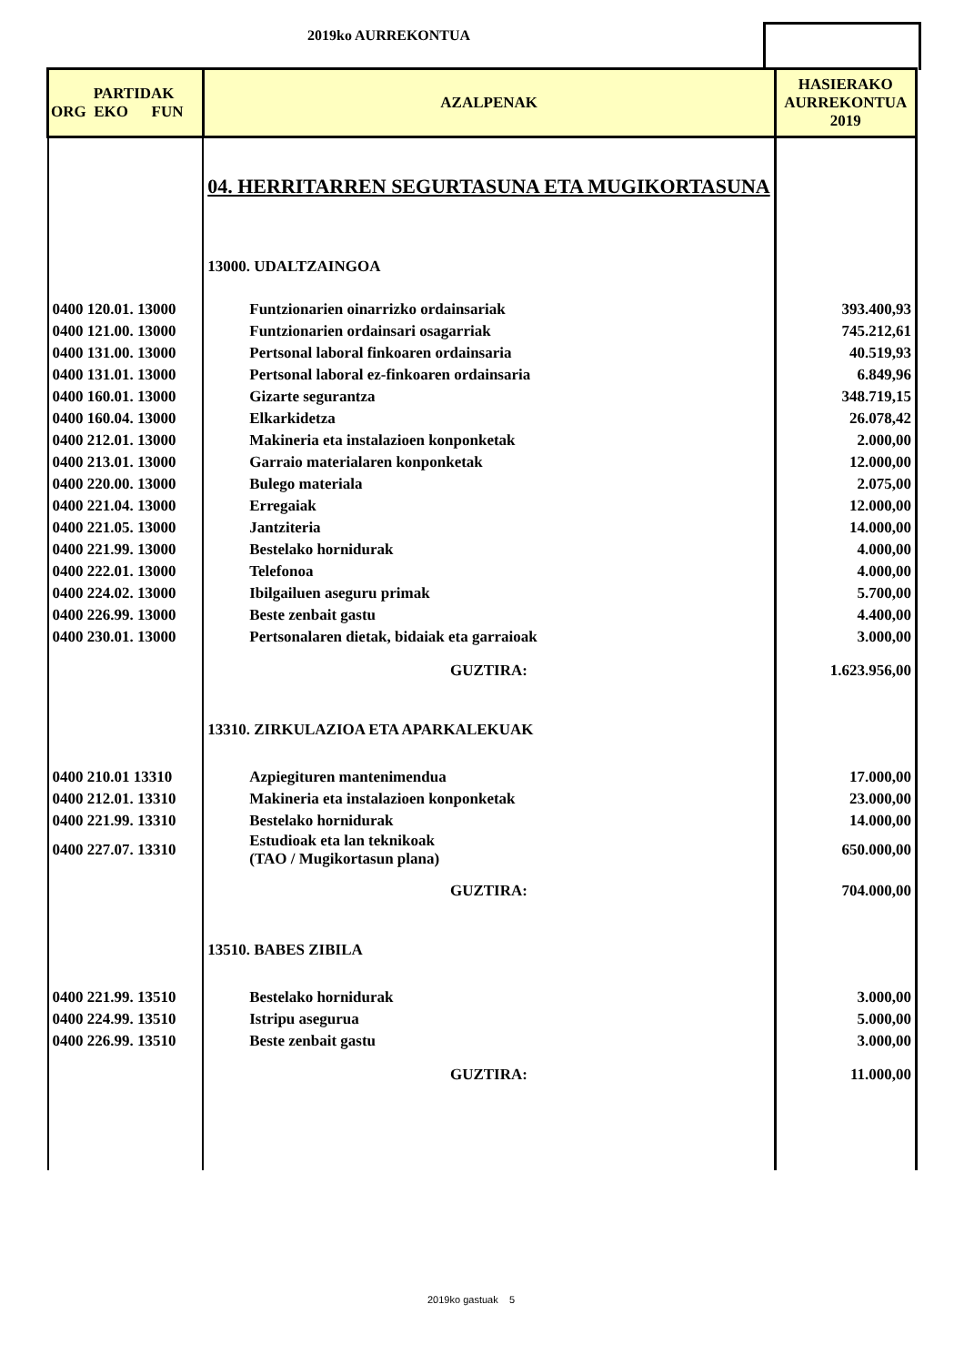2019ko AURREKONTUA
| PARTIDAK ORG EKO FUN | AZALPENAK | HASIERAKO AURREKONTUA 2019 |
| --- | --- | --- |
| | 04. HERRITARREN SEGURTASUNA ETA MUGIKORTASUNA | |
| | 13000. UDALTZAINGOA | |
| 0400 120.01. 13000 | Funtzionarien oinarrizko ordainsariak | 393.400,93 |
| 0400 121.00. 13000 | Funtzionarien ordainsari osagarriak | 745.212,61 |
| 0400 131.00. 13000 | Pertsonal laboral finkoaren ordainsaria | 40.519,93 |
| 0400 131.01. 13000 | Pertsonal laboral ez-finkoaren ordainsaria | 6.849,96 |
| 0400 160.01. 13000 | Gizarte segurantza | 348.719,15 |
| 0400 160.04. 13000 | Elkarkidetza | 26.078,42 |
| 0400 212.01. 13000 | Makineria eta instalazioen konponketak | 2.000,00 |
| 0400 213.01. 13000 | Garraio materialaren konponketak | 12.000,00 |
| 0400 220.00. 13000 | Bulego materiala | 2.075,00 |
| 0400 221.04. 13000 | Erregaiak | 12.000,00 |
| 0400 221.05. 13000 | Jantziteria | 14.000,00 |
| 0400 221.99. 13000 | Bestelako hornidurak | 4.000,00 |
| 0400 222.01. 13000 | Telefonoa | 4.000,00 |
| 0400 224.02. 13000 | Ibilgailuen aseguru primak | 5.700,00 |
| 0400 226.99. 13000 | Beste zenbait gastu | 4.400,00 |
| 0400 230.01. 13000 | Pertsonalaren dietak, bidaiak eta garraioak | 3.000,00 |
| | GUZTIRA: | 1.623.956,00 |
| | 13310. ZIRKULAZIOA ETA APARKALEKUAK | |
| 0400 210.01 13310 | Azpiegituren mantenimendua | 17.000,00 |
| 0400 212.01. 13310 | Makineria eta instalazioen konponketak | 23.000,00 |
| 0400 221.99. 13310 | Bestelako hornidurak | 14.000,00 |
| 0400 227.07. 13310 | Estudioak eta lan teknikoak (TAO / Mugikortasun plana) | 650.000,00 |
| | GUZTIRA: | 704.000,00 |
| | 13510. BABES ZIBILA | |
| 0400 221.99. 13510 | Bestelako hornidurak | 3.000,00 |
| 0400 224.99. 13510 | Istripu asegurua | 5.000,00 |
| 0400 226.99. 13510 | Beste zenbait gastu | 3.000,00 |
| | GUZTIRA: | 11.000,00 |
2019ko gastuak 5